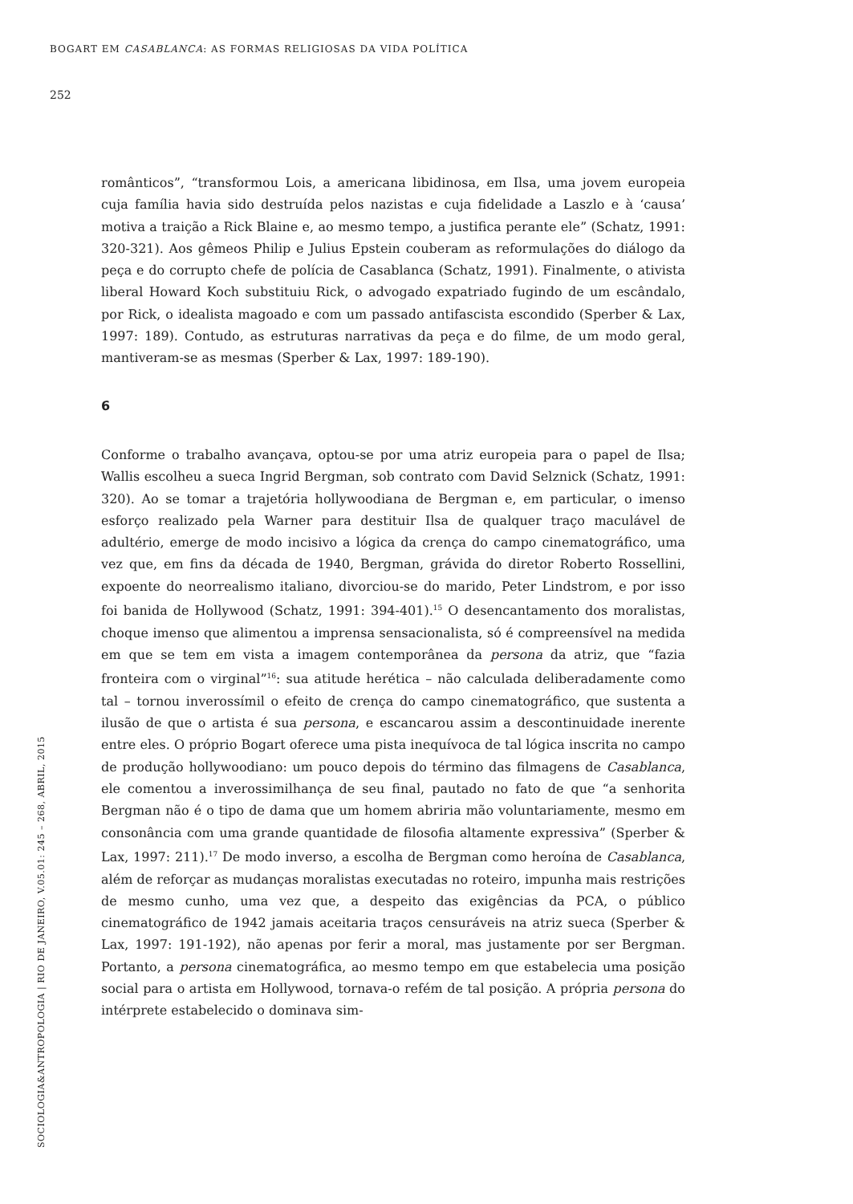BOGART EM CASABLANCA: AS FORMAS RELIGIOSAS DA VIDA POLÍTICA
252
românticos”, “transformou Lois, a americana libidinosa, em Ilsa, uma jovem europeia cuja família havia sido destruída pelos nazistas e cuja fidelidade a Laszlo e à ‘causa’ motiva a traição a Rick Blaine e, ao mesmo tempo, a justifica perante ele” (Schatz, 1991: 320-321). Aos gêmeos Philip e Julius Epstein couberam as reformulações do diálogo da peça e do corrupto chefe de polícia de Casablanca (Schatz, 1991). Finalmente, o ativista liberal Howard Koch substituiu Rick, o advogado expatriado fugindo de um escândalo, por Rick, o idealista magoado e com um passado antifascista escondido (Sperber & Lax, 1997: 189). Contudo, as estruturas narrativas da peça e do filme, de um modo geral, mantiveram-se as mesmas (Sperber & Lax, 1997: 189-190).
6
Conforme o trabalho avançava, optou-se por uma atriz europeia para o papel de Ilsa; Wallis escolheu a sueca Ingrid Bergman, sob contrato com David Selznick (Schatz, 1991: 320). Ao se tomar a trajetória hollywoodiana de Bergman e, em particular, o imenso esforço realizado pela Warner para destituir Ilsa de qualquer traço maculável de adultério, emerge de modo incisivo a lógica da crença do campo cinematográfico, uma vez que, em fins da década de 1940, Bergman, grávida do diretor Roberto Rossellini, expoente do neorrealismo italiano, divorciou-se do marido, Peter Lindstrom, e por isso foi banida de Hollywood (Schatz, 1991: 394-401).<sup>15</sup> O desencantamento dos moralistas, choque imenso que alimentou a imprensa sensacionalista, só é compreensível na medida em que se tem em vista a imagem contemporânea da persona da atriz, que “fazia fronteira com o virginal”<sup>16</sup>: sua atitude herética – não calculada deliberadamente como tal – tornou inverossímil o efeito de crença do campo cinematográfico, que sustenta a ilusão de que o artista é sua persona, e escancarou assim a descontinuidade inerente entre eles. O próprio Bogart oferece uma pista inequívoca de tal lógica inscrita no campo de produção hollywoodiano: um pouco depois do término das filmagens de Casablanca, ele comentou a inverossimilhança de seu final, pautado no fato de que “a senhorita Bergman não é o tipo de dama que um homem abriria mão voluntariamente, mesmo em consonância com uma grande quantidade de filosofia altamente expressiva” (Sperber & Lax, 1997: 211).<sup>17</sup> De modo inverso, a escolha de Bergman como heroína de Casablanca, além de reforçar as mudanças moralistas executadas no roteiro, impunha mais restrições de mesmo cunho, uma vez que, a despeito das exigências da PCA, o público cinematográfico de 1942 jamais aceitaria traços censuráveis na atriz sueca (Sperber & Lax, 1997: 191-192), não apenas por ferir a moral, mas justamente por ser Bergman. Portanto, a persona cinematográfica, ao mesmo tempo em que estabelecia uma posição social para o artista em Hollywood, tornava-o refém de tal posição. A própria persona do intérprete estabelecido o dominava sim-
SOCIOLOGIA&ANTROPOLOGIA | RIO DE JANEIRO, V.05.01: 245 – 268, ABRIL, 2015